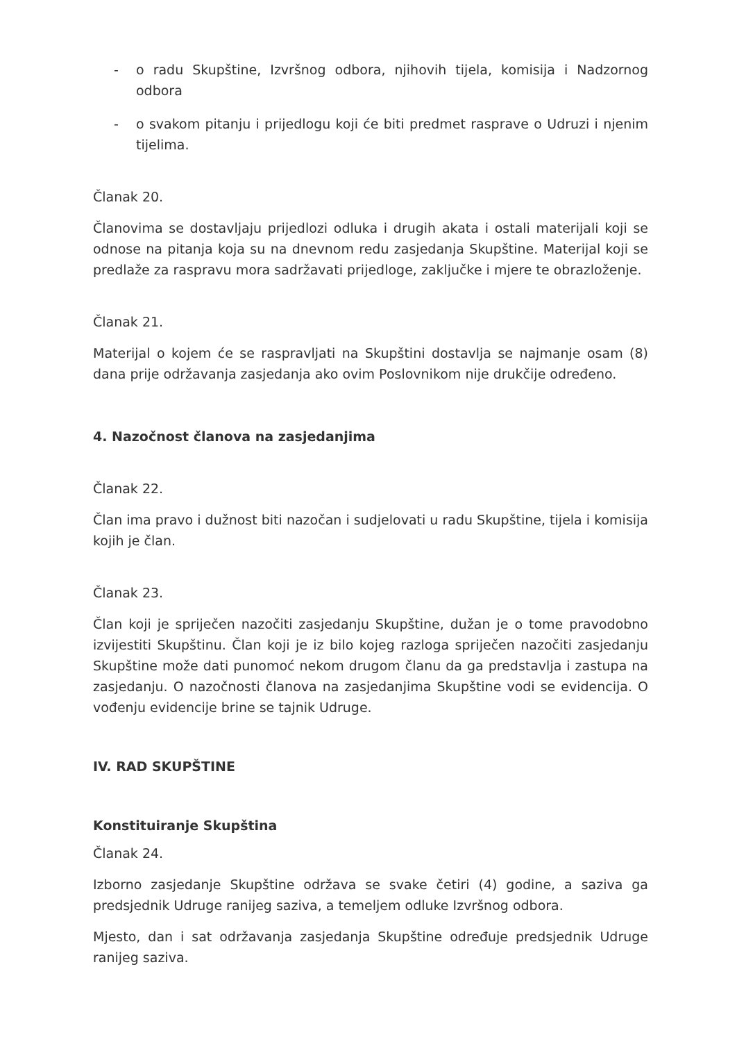- o radu Skupštine, Izvršnog odbora, njihovih tijela, komisija i Nadzornog odbora
- o svakom pitanju i prijedlogu koji će biti predmet rasprave o Udruzi i njenim tijelima.
Članak 20.
Članovima se dostavljaju prijedlozi odluka i drugih akata i ostali materijali koji se odnose na pitanja koja su na dnevnom redu zasjedanja Skupštine. Materijal koji se predlaže za raspravu mora sadržavati prijedloge, zaključke i mjere te obrazloženje.
Članak 21.
Materijal o kojem će se raspravljati na Skupštini dostavlja se najmanje osam (8) dana prije održavanja zasjedanja ako ovim Poslovnikom nije drukčije određeno.
4. Nazočnost članova na zasjedanjima
Članak 22.
Član ima pravo i dužnost biti nazočan i sudjelovati u radu Skupštine, tijela i komisija kojih je član.
Članak 23.
Član koji je spriječen nazočiti zasjedanju Skupštine, dužan je o tome pravodobno izvijestiti Skupštinu. Član koji je iz bilo kojeg razloga spriječen nazočiti zasjedanju Skupštine može dati punomoć nekom drugom članu da ga predstavlja i zastupa na zasjedanju. O nazočnosti članova na zasjedanjima Skupštine vodi se evidencija. O vođenju evidencije brine se tajnik Udruge.
IV. RAD SKUPŠTINE
Konstituiranje Skupština
Članak 24.
Izborno zasjedanje Skupštine održava se svake četiri (4) godine, a saziva ga predsjednik Udruge ranijeg saziva, a temeljem odluke Izvršnog odbora.
Mjesto, dan i sat održavanja zasjedanja Skupštine određuje predsjednik Udruge ranijeg saziva.